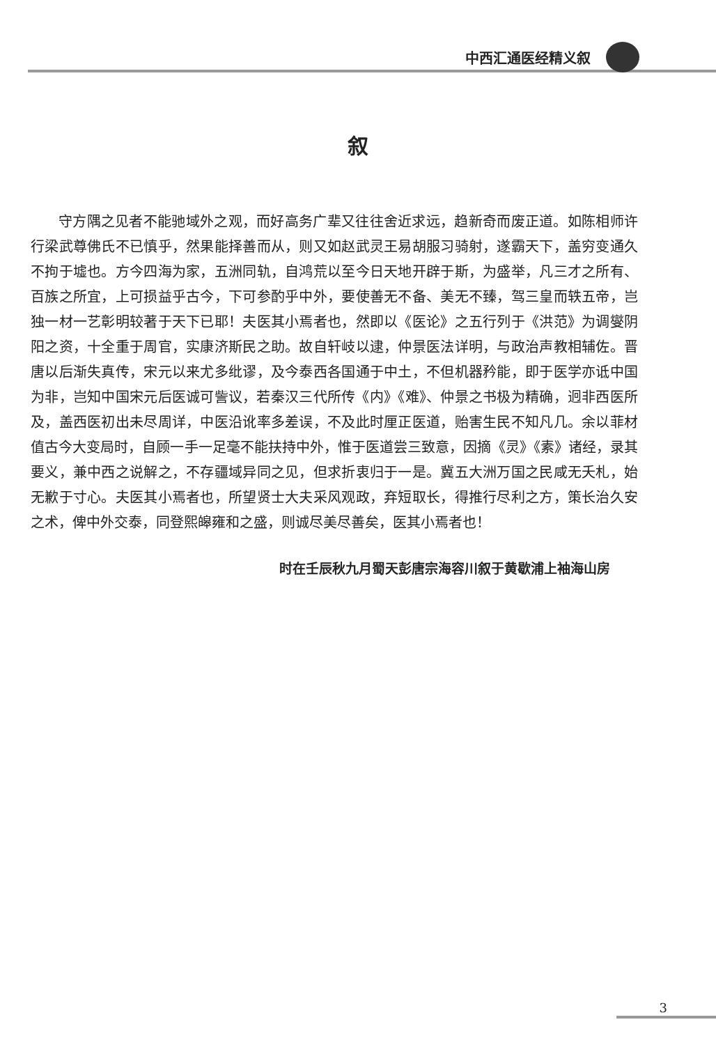中西汇通医经精义叙
叙
守方隅之见者不能驰域外之观，而好高务广辈又往往舍近求远，趋新奇而废正道。如陈相师许行梁武尊佛氏不已慎乎，然果能择善而从，则又如赵武灵王易胡服习骑射，遂霸天下，盖穷变通久不拘于墟也。方今四海为家，五洲同轨，自鸿荒以至今日天地开辟于斯，为盛举，凡三才之所有、百族之所宜，上可损益乎古今，下可参酌乎中外，要使善无不备、美无不臻，驾三皇而轶五帝，岂独一材一艺彰明较著于天下已耶！夫医其小焉者也，然即以《医论》之五行列于《洪范》为调燮阴阳之资，十全重于周官，实康济斯民之助。故自轩岐以逮，仲景医法详明，与政治声教相辅佐。晋唐以后渐失真传，宋元以来尤多纰谬，及今泰西各国通于中土，不但机器矜能，即于医学亦诋中国为非，岂知中国宋元后医诚可訾议，若秦汉三代所传《内》《难》、仲景之书极为精确，迥非西医所及，盖西医初出未尽周详，中医沿讹率多差误，不及此时厘正医道，贻害生民不知凡几。余以菲材值古今大变局时，自顾一手一足毫不能扶持中外，惟于医道尝三致意，因摘《灵》《素》诸经，录其要义，兼中西之说解之，不存疆域异同之见，但求折衷归于一是。冀五大洲万国之民咸无夭札，始无歉于寸心。夫医其小焉者也，所望贤士大夫采风观政，弃短取长，得推行尽利之方，策长治久安之术，俾中外交泰，同登熙皞雍和之盛，则诚尽美尽善矣，医其小焉者也！
时在壬辰秋九月蜀天彭唐宗海容川叙于黄歇浦上袖海山房
3